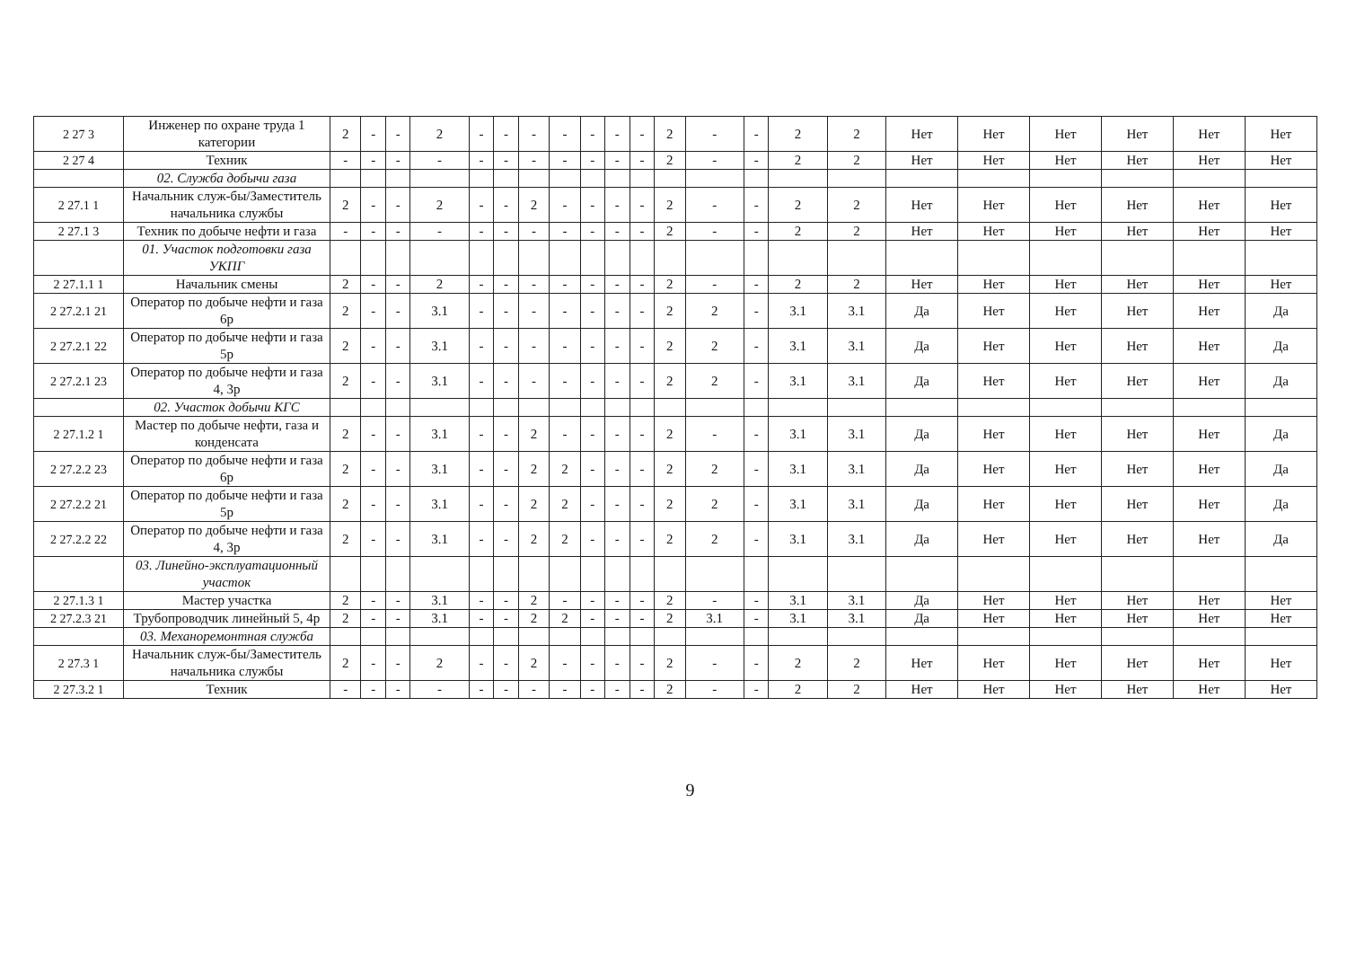| 2 27 3 | Инженер по охране труда 1 категории | 2 | - | - | 2 | - | - | - | - | - | - | - | 2 | - | - | 2 | 2 | Нет | Нет | Нет | Нет | Нет | Нет |
| 2 27 4 | Техник | - | - | - | - | - | - | - | - | - | - | - | 2 | - | - | 2 | 2 | Нет | Нет | Нет | Нет | Нет | Нет |
| | 02. Служба добычи газа | | | | | | | | | | | | | | | | | | | | | | |
| 2 27.1 1 | Начальник служ-бы/Заместитель начальника службы | 2 | - | - | 2 | - | - | 2 | - | - | - | - | 2 | - | - | 2 | 2 | Нет | Нет | Нет | Нет | Нет | Нет |
| 2 27.1 3 | Техник по добыче нефти и газа | - | - | - | - | - | - | - | - | - | - | - | 2 | - | - | 2 | 2 | Нет | Нет | Нет | Нет | Нет | Нет |
| | 01. Участок подготовки газа УКПГ | | | | | | | | | | | | | | | | | | | | | | |
| 2 27.1.1 1 | Начальник смены | 2 | - | - | 2 | - | - | - | - | - | - | - | 2 | - | - | 2 | 2 | Нет | Нет | Нет | Нет | Нет | Нет |
| 2 27.2.1 21 | Оператор по добыче нефти и газа 6р | 2 | - | - | 3.1 | - | - | - | - | - | - | - | 2 | 2 | - | 3.1 | 3.1 | Да | Нет | Нет | Нет | Нет | Да |
| 2 27.2.1 22 | Оператор по добыче нефти и газа 5р | 2 | - | - | 3.1 | - | - | - | - | - | - | - | 2 | 2 | - | 3.1 | 3.1 | Да | Нет | Нет | Нет | Нет | Да |
| 2 27.2.1 23 | Оператор по добыче нефти и газа 4, 3р | 2 | - | - | 3.1 | - | - | - | - | - | - | - | 2 | 2 | - | 3.1 | 3.1 | Да | Нет | Нет | Нет | Нет | Да |
| | 02. Участок добычи КГС | | | | | | | | | | | | | | | | | | | | | | |
| 2 27.1.2 1 | Мастер по добыче нефти, газа и конденсата | 2 | - | - | 3.1 | - | - | 2 | - | - | - | - | 2 | - | - | 3.1 | 3.1 | Да | Нет | Нет | Нет | Нет | Да |
| 2 27.2.2 23 | Оператор по добыче нефти и газа 6р | 2 | - | - | 3.1 | - | - | 2 | 2 | - | - | - | 2 | 2 | - | 3.1 | 3.1 | Да | Нет | Нет | Нет | Нет | Да |
| 2 27.2.2 21 | Оператор по добыче нефти и газа 5р | 2 | - | - | 3.1 | - | - | 2 | 2 | - | - | - | 2 | 2 | - | 3.1 | 3.1 | Да | Нет | Нет | Нет | Нет | Да |
| 2 27.2.2 22 | Оператор по добыче нефти и газа 4, 3р | 2 | - | - | 3.1 | - | - | 2 | 2 | - | - | - | 2 | 2 | - | 3.1 | 3.1 | Да | Нет | Нет | Нет | Нет | Да |
| | 03. Линейно-эксплуатационный участок | | | | | | | | | | | | | | | | | | | | | | |
| 2 27.1.3 1 | Мастер участка | 2 | - | - | 3.1 | - | - | 2 | - | - | - | - | 2 | - | - | 3.1 | 3.1 | Да | Нет | Нет | Нет | Нет | Нет |
| 2 27.2.3 21 | Трубопроводчик линейный 5, 4р | 2 | - | - | 3.1 | - | - | 2 | 2 | - | - | - | 2 | 3.1 | - | 3.1 | 3.1 | Да | Нет | Нет | Нет | Нет | Нет |
| | 03. Механоремонтная служба | | | | | | | | | | | | | | | | | | | | | | |
| 2 27.3 1 | Начальник служ-бы/Заместитель начальника службы | 2 | - | - | 2 | - | - | 2 | - | - | - | - | 2 | - | - | 2 | 2 | Нет | Нет | Нет | Нет | Нет | Нет |
| 2 27.3.2 1 | Техник | - | - | - | - | - | - | - | - | - | - | - | 2 | - | - | 2 | 2 | Нет | Нет | Нет | Нет | Нет | Нет |
9